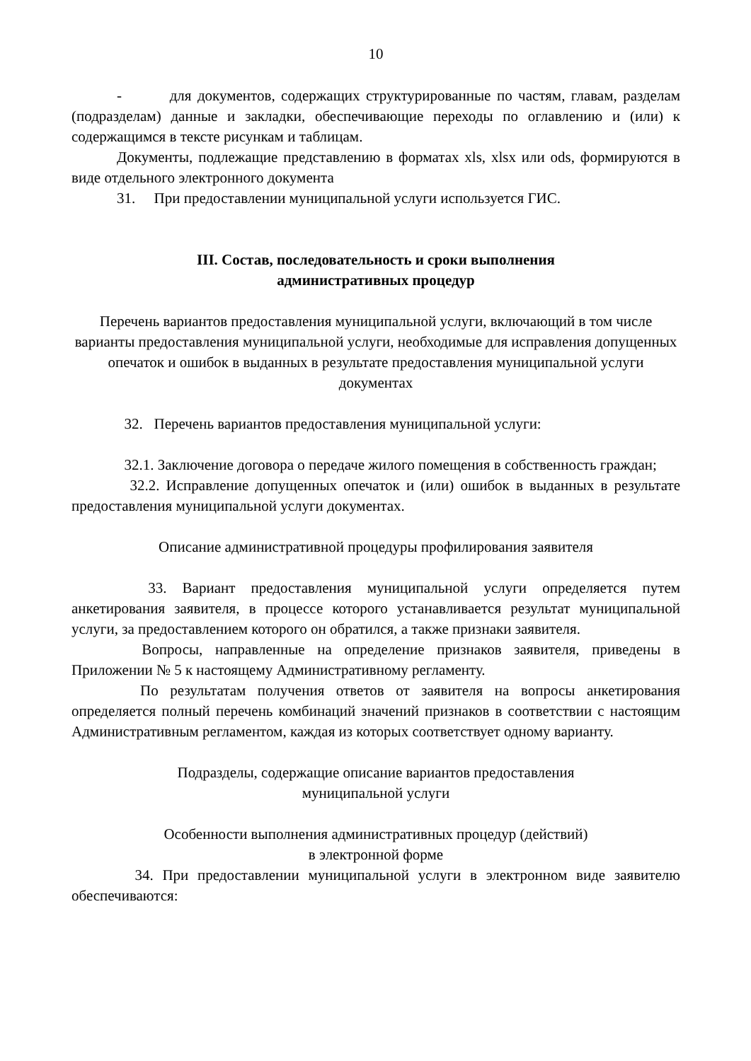10
- для документов, содержащих структурированные по частям, главам, разделам (подразделам) данные и закладки, обеспечивающие переходы по оглавлению и (или) к содержащимся в тексте рисункам и таблицам.
Документы, подлежащие представлению в форматах xls, xlsx или ods, формируются в виде отдельного электронного документа
31. При предоставлении муниципальной услуги используется ГИС.
III. Состав, последовательность и сроки выполнения
административных процедур
Перечень вариантов предоставления муниципальной услуги, включающий в том числе варианты предоставления муниципальной услуги, необходимые для исправления допущенных опечаток и ошибок в выданных в результате предоставления муниципальной услуги документах
32. Перечень вариантов предоставления муниципальной услуги:
32.1. Заключение договора о передаче жилого помещения в собственность граждан;
32.2. Исправление допущенных опечаток и (или) ошибок в выданных в результате предоставления муниципальной услуги документах.
Описание административной процедуры профилирования заявителя
33. Вариант предоставления муниципальной услуги определяется путем анкетирования заявителя, в процессе которого устанавливается результат муниципальной услуги, за предоставлением которого он обратился, а также признаки заявителя.
Вопросы, направленные на определение признаков заявителя, приведены в Приложении № 5 к настоящему Административному регламенту.
По результатам получения ответов от заявителя на вопросы анкетирования определяется полный перечень комбинаций значений признаков в соответствии с настоящим Административным регламентом, каждая из которых соответствует одному варианту.
Подразделы, содержащие описание вариантов предоставления
муниципальной услуги
Особенности выполнения административных процедур (действий)
в электронной форме
34. При предоставлении муниципальной услуги в электронном виде заявителю обеспечиваются: